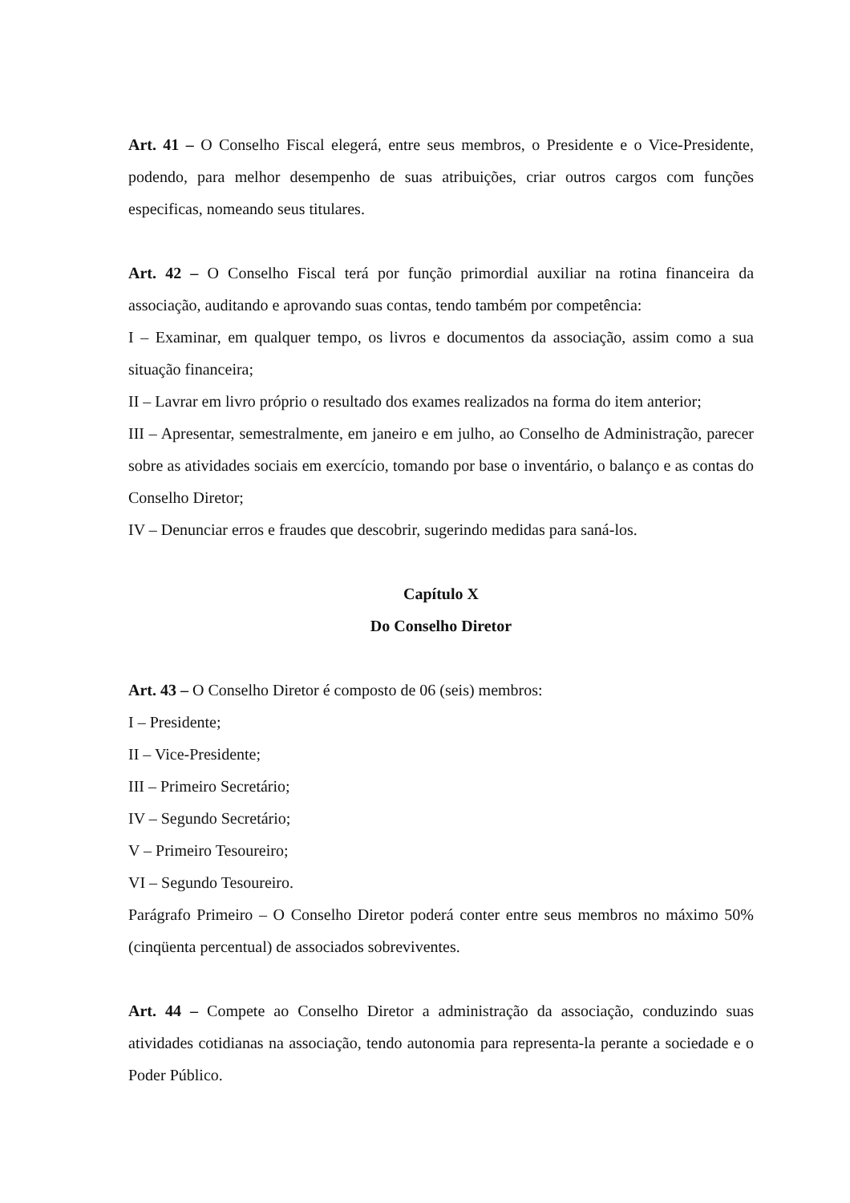Art. 41 – O Conselho Fiscal elegerá, entre seus membros, o Presidente e o Vice-Presidente, podendo, para melhor desempenho de suas atribuições, criar outros cargos com funções especificas, nomeando seus titulares.
Art. 42 – O Conselho Fiscal terá por função primordial auxiliar na rotina financeira da associação, auditando e aprovando suas contas, tendo também por competência:
I – Examinar, em qualquer tempo, os livros e documentos da associação, assim como a sua situação financeira;
II – Lavrar em livro próprio o resultado dos exames realizados na forma do item anterior;
III – Apresentar, semestralmente, em janeiro e em julho, ao Conselho de Administração, parecer sobre as atividades sociais em exercício, tomando por base o inventário, o balanço e as contas do Conselho Diretor;
IV – Denunciar erros e fraudes que descobrir, sugerindo medidas para saná-los.
Capítulo X
Do Conselho Diretor
Art. 43 – O Conselho Diretor é composto de 06 (seis) membros:
I – Presidente;
II – Vice-Presidente;
III – Primeiro Secretário;
IV – Segundo Secretário;
V – Primeiro Tesoureiro;
VI – Segundo Tesoureiro.
Parágrafo Primeiro – O Conselho Diretor poderá conter entre seus membros no máximo 50% (cinqüenta percentual) de associados sobreviventes.
Art. 44 – Compete ao Conselho Diretor a administração da associação, conduzindo suas atividades cotidianas na associação, tendo autonomia para representa-la perante a sociedade e o Poder Público.